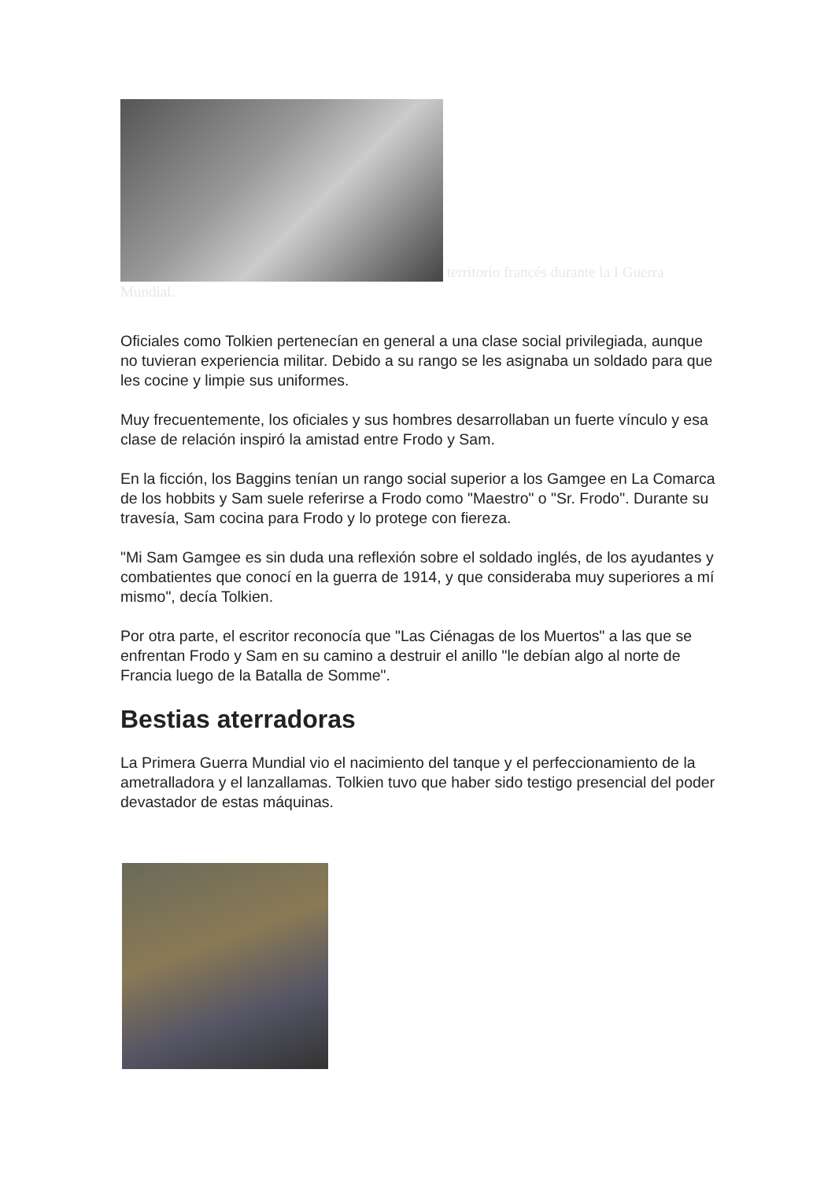territorio francés durante la I Guerra Mundial.
Oficiales como Tolkien pertenecían en general a una clase social privilegiada, aunque no tuvieran experiencia militar. Debido a su rango se les asignaba un soldado para que les cocine y limpie sus uniformes.
Muy frecuentemente, los oficiales y sus hombres desarrollaban un fuerte vínculo y esa clase de relación inspiró la amistad entre Frodo y Sam.
En la ficción, los Baggins tenían un rango social superior a los Gamgee en La Comarca de los hobbits y Sam suele referirse a Frodo como "Maestro" o "Sr. Frodo". Durante su travesía, Sam cocina para Frodo y lo protege con fiereza.
"Mi Sam Gamgee es sin duda una reflexión sobre el soldado inglés, de los ayudantes y combatientes que conocí en la guerra de 1914, y que consideraba muy superiores a mí mismo", decía Tolkien.
Por otra parte, el escritor reconocía que "Las Ciénagas de los Muertos" a las que se enfrentan Frodo y Sam en su camino a destruir el anillo "le debían algo al norte de Francia luego de la Batalla de Somme".
Bestias aterradoras
La Primera Guerra Mundial vio el nacimiento del tanque y el perfeccionamiento de la ametralladora y el lanzallamas. Tolkien tuvo que haber sido testigo presencial del poder devastador de estas máquinas.